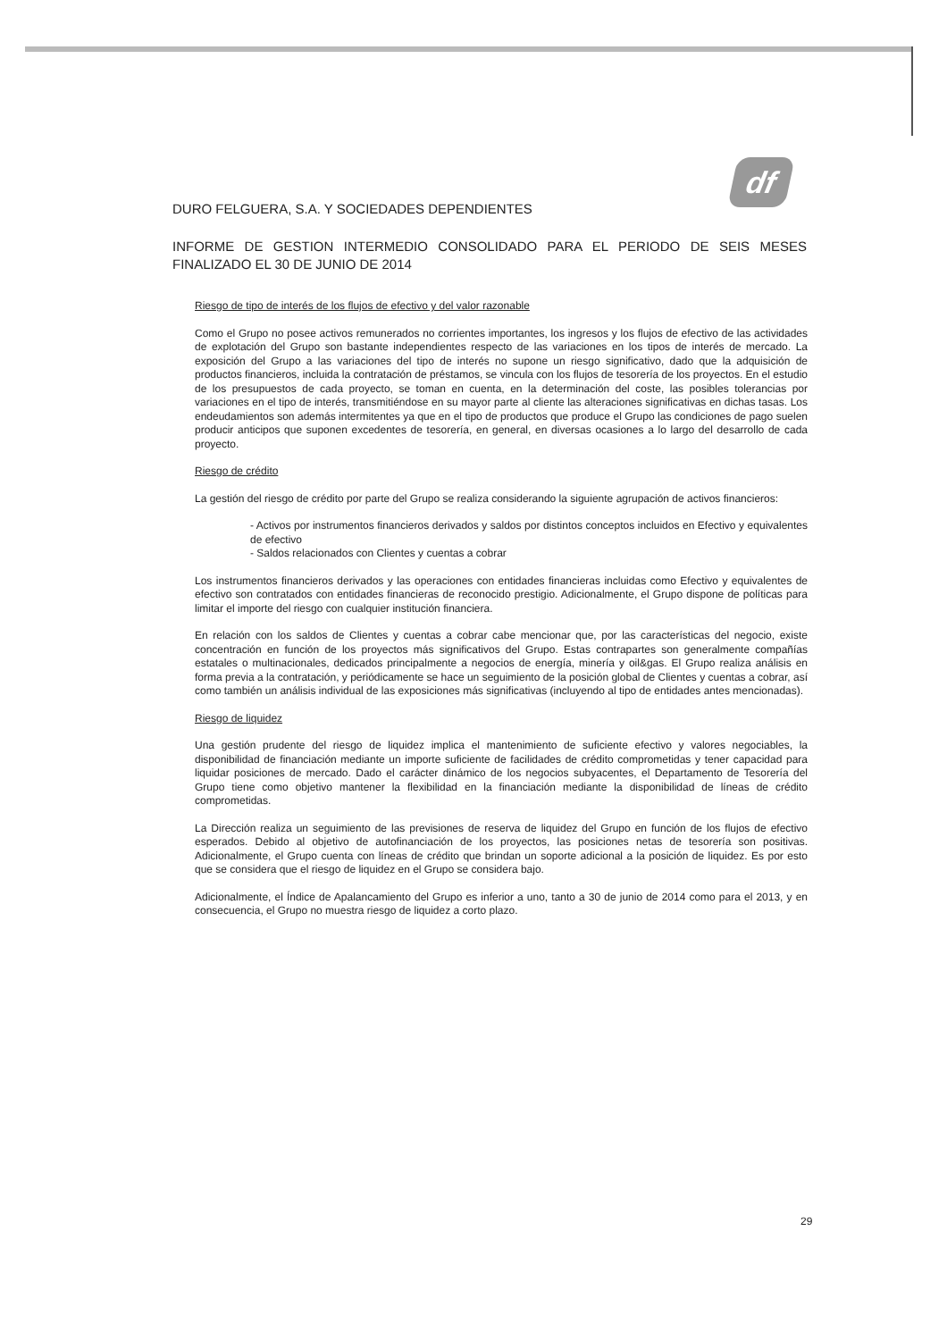df
DURO FELGUERA, S.A. Y SOCIEDADES DEPENDIENTES
INFORME DE GESTION INTERMEDIO CONSOLIDADO PARA EL PERIODO DE SEIS MESES FINALIZADO EL 30 DE JUNIO DE 2014
Riesgo de tipo de interés de los flujos de efectivo y del valor razonable
Como el Grupo no posee activos remunerados no corrientes importantes, los ingresos y los flujos de efectivo de las actividades de explotación del Grupo son bastante independientes respecto de las variaciones en los tipos de interés de mercado. La exposición del Grupo a las variaciones del tipo de interés no supone un riesgo significativo, dado que la adquisición de productos financieros, incluida la contratación de préstamos, se vincula con los flujos de tesorería de los proyectos. En el estudio de los presupuestos de cada proyecto, se toman en cuenta, en la determinación del coste, las posibles tolerancias por variaciones en el tipo de interés, transmitiéndose en su mayor parte al cliente las alteraciones significativas en dichas tasas. Los endeudamientos son además intermitentes ya que en el tipo de productos que produce el Grupo las condiciones de pago suelen producir anticipos que suponen excedentes de tesorería, en general, en diversas ocasiones a lo largo del desarrollo de cada proyecto.
Riesgo de crédito
La gestión del riesgo de crédito por parte del Grupo se realiza considerando la siguiente agrupación de activos financieros:
- Activos por instrumentos financieros derivados y saldos por distintos conceptos incluidos en Efectivo y equivalentes de efectivo
- Saldos relacionados con Clientes y cuentas a cobrar
Los instrumentos financieros derivados y las operaciones con entidades financieras incluidas como Efectivo y equivalentes de efectivo son contratados con entidades financieras de reconocido prestigio. Adicionalmente, el Grupo dispone de políticas para limitar el importe del riesgo con cualquier institución financiera.
En relación con los saldos de Clientes y cuentas a cobrar cabe mencionar que, por las características del negocio, existe concentración en función de los proyectos más significativos del Grupo. Estas contrapartes son generalmente compañías estatales o multinacionales, dedicados principalmente a negocios de energía, minería y oil&gas. El Grupo realiza análisis en forma previa a la contratación, y periódicamente se hace un seguimiento de la posición global de Clientes y cuentas a cobrar, así como también un análisis individual de las exposiciones más significativas (incluyendo al tipo de entidades antes mencionadas).
Riesgo de liquidez
Una gestión prudente del riesgo de liquidez implica el mantenimiento de suficiente efectivo y valores negociables, la disponibilidad de financiación mediante un importe suficiente de facilidades de crédito comprometidas y tener capacidad para liquidar posiciones de mercado. Dado el carácter dinámico de los negocios subyacentes, el Departamento de Tesorería del Grupo tiene como objetivo mantener la flexibilidad en la financiación mediante la disponibilidad de líneas de crédito comprometidas.
La Dirección realiza un seguimiento de las previsiones de reserva de liquidez del Grupo en función de los flujos de efectivo esperados. Debido al objetivo de autofinanciación de los proyectos, las posiciones netas de tesorería son positivas. Adicionalmente, el Grupo cuenta con líneas de crédito que brindan un soporte adicional a la posición de liquidez. Es por esto que se considera que el riesgo de liquidez en el Grupo se considera bajo.
Adicionalmente, el Índice de Apalancamiento del Grupo es inferior a uno, tanto a 30 de junio de 2014 como para el 2013, y en consecuencia, el Grupo no muestra riesgo de liquidez a corto plazo.
29